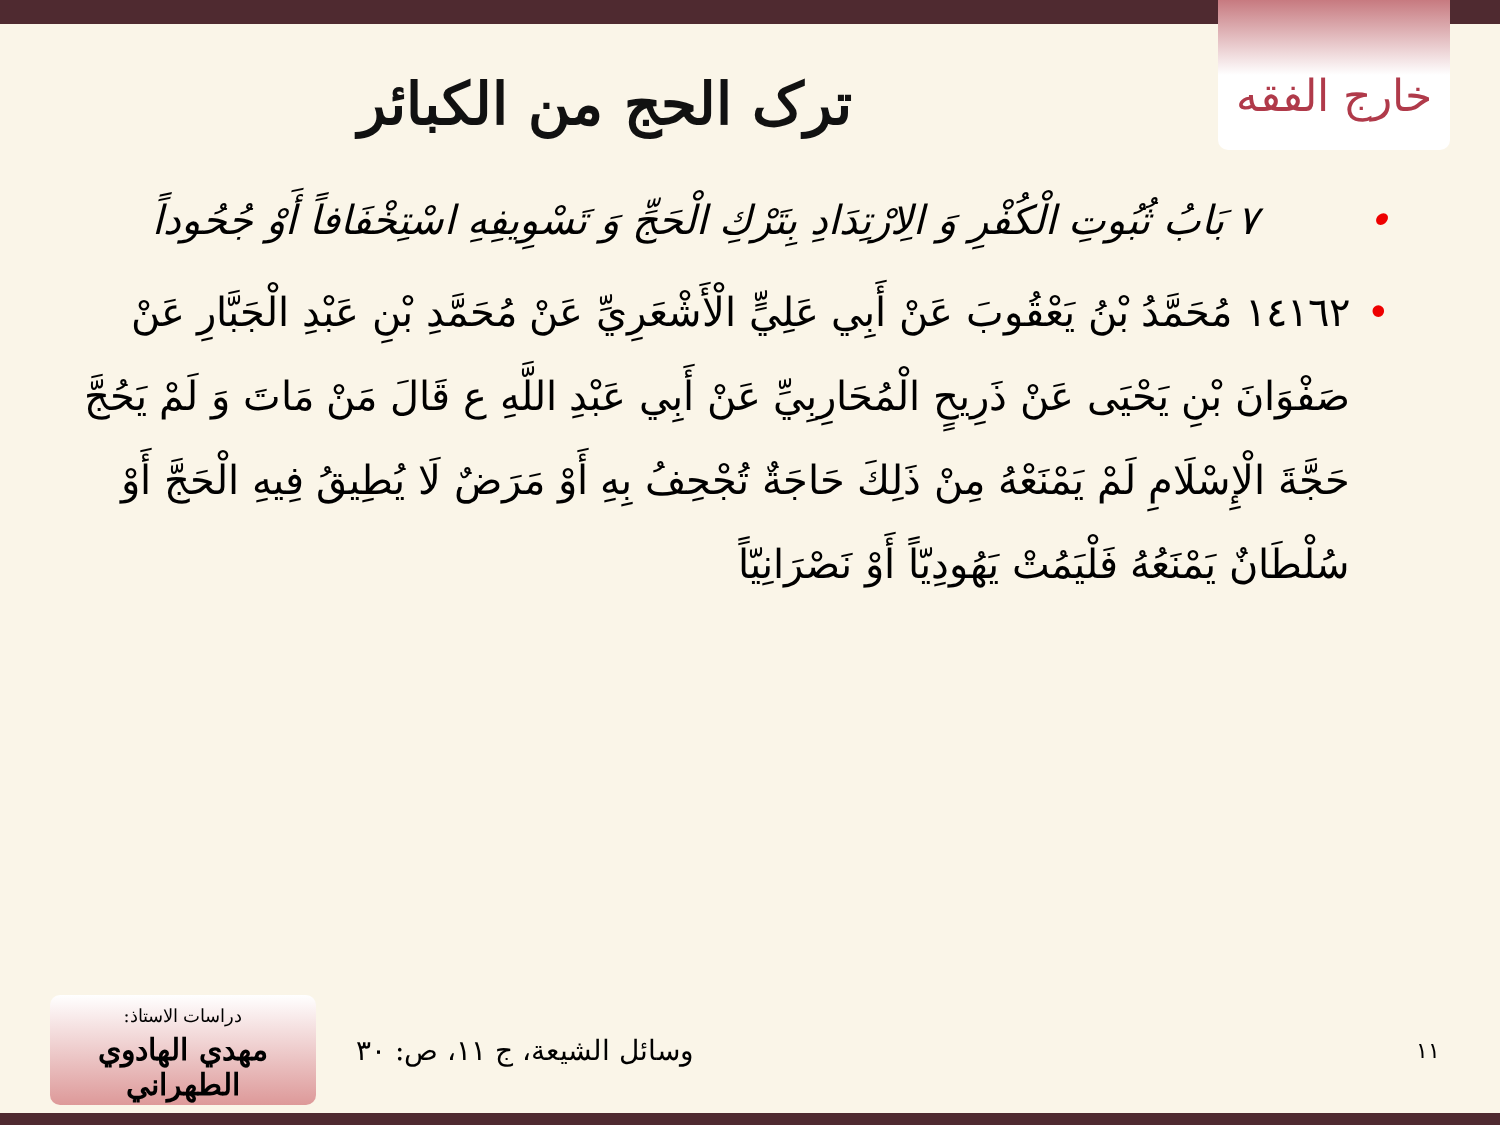خارج الفقه
ترک الحج من الکبائر
• ٧ بَابُ ثُبُوتِ الْكُفْرِ وَ الِارْتِدَادِ بِتَرْكِ الْحَجِّ وَ تَسْوِيفِهِ اسْتِخْفَافاً أَوْ جُحُوداً
• ١٤١٦٢ مُحَمَّدُ بْنُ يَعْقُوبَ عَنْ أَبِي عَلِيٍّ الْأَشْعَرِيِّ عَنْ مُحَمَّدِ بْنِ عَبْدِ الْجَبَّارِ عَنْ صَفْوَانَ بْنِ يَحْيَى عَنْ ذَرِيحٍ الْمُحَارِبِيِّ عَنْ أَبِي عَبْدِ اللَّهِ ع قَالَ مَنْ مَاتَ وَ لَمْ يَحُجَّ حَجَّةَ الْإِسْلَامِ لَمْ يَمْنَعْهُ مِنْ ذَلِكَ حَاجَةٌ تُجْحِفُ بِهِ أَوْ مَرَضٌ لَا يُطِيقُ فِيهِ الْحَجَّ أَوْ سُلْطَانٌ يَمْنَعُهُ فَلْيَمُتْ يَهُودِيّاً أَوْ نَصْرَانِيّاً
دراسات الاستاذ:
مهدي الهادوي الطهراني
وسائل الشيعة، ج ١١، ص: ٣٠
١١